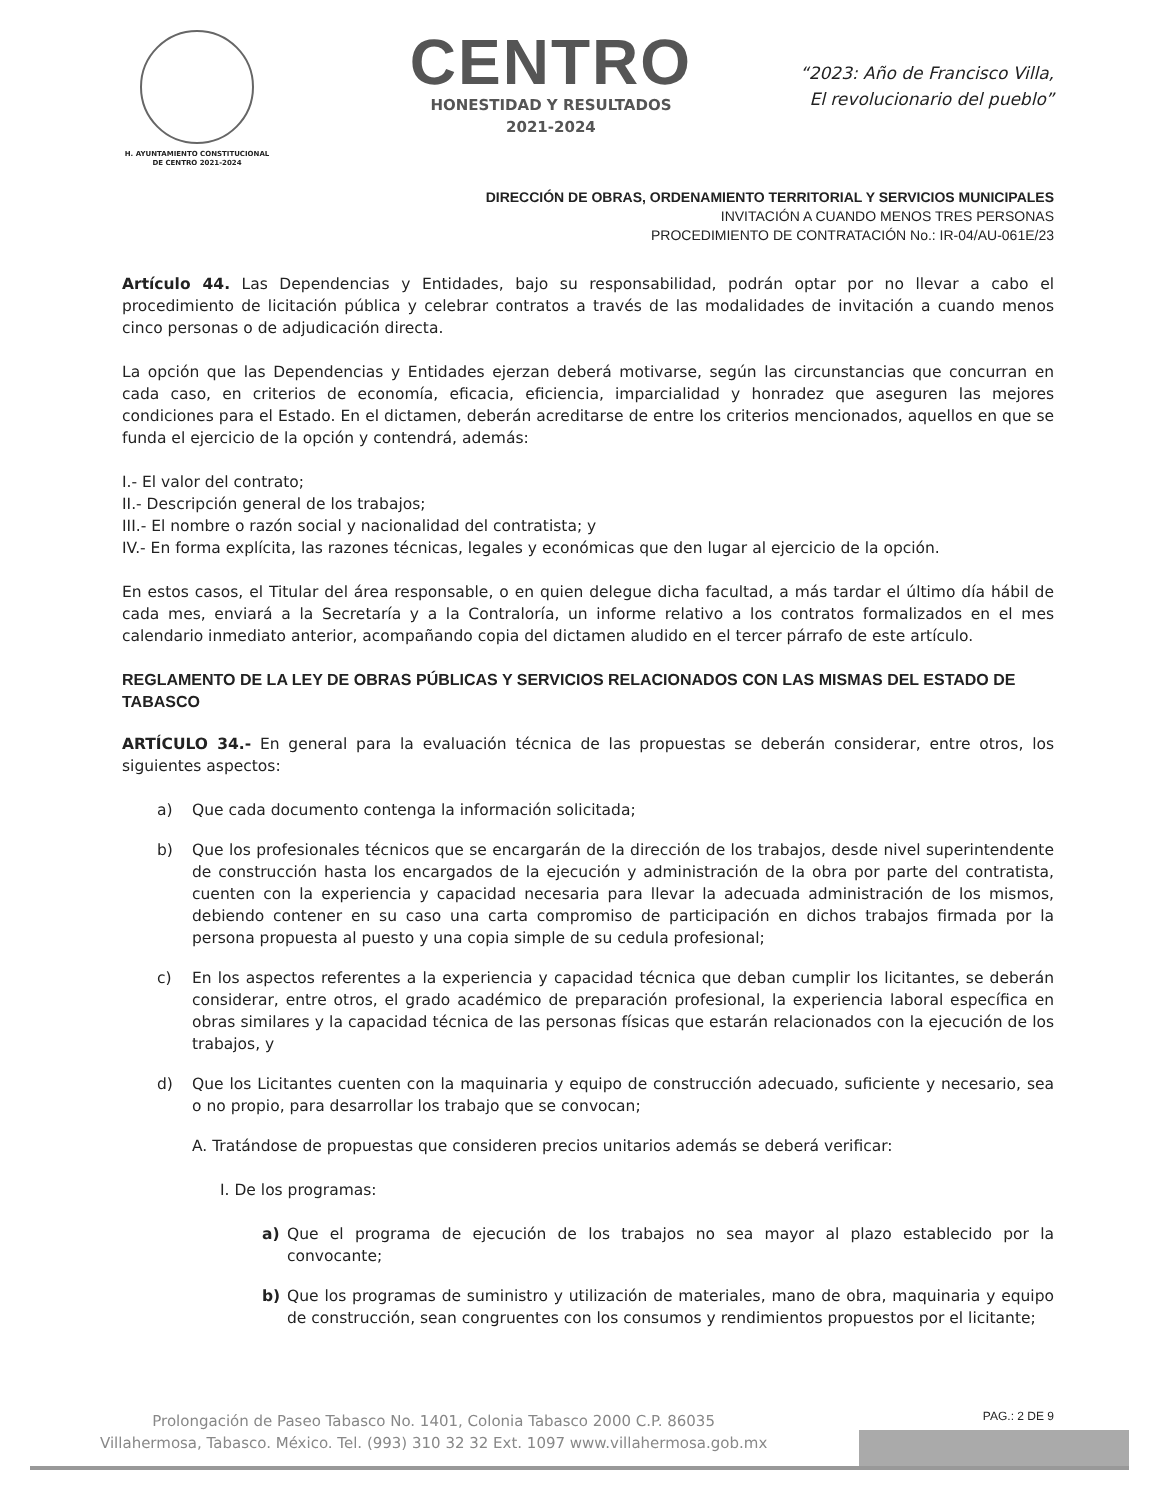H. AYUNTAMIENTO CONSTITUCIONAL
DE CENTRO 2021-2024
CENTRO
HONESTIDAD Y RESULTADOS
2021-2024
“2023: Año de Francisco Villa,
El revolucionario del pueblo”
DIRECCIÓN DE OBRAS, ORDENAMIENTO TERRITORIAL Y SERVICIOS MUNICIPALES
INVITACIÓN A CUANDO MENOS TRES PERSONAS
PROCEDIMIENTO DE CONTRATACIÓN No.: IR-04/AU-061E/23
Artículo 44. Las Dependencias y Entidades, bajo su responsabilidad, podrán optar por no llevar a cabo el procedimiento de licitación pública y celebrar contratos a través de las modalidades de invitación a cuando menos cinco personas o de adjudicación directa.
La opción que las Dependencias y Entidades ejerzan deberá motivarse, según las circunstancias que concurran en cada caso, en criterios de economía, eficacia, eficiencia, imparcialidad y honradez que aseguren las mejores condiciones para el Estado. En el dictamen, deberán acreditarse de entre los criterios mencionados, aquellos en que se funda el ejercicio de la opción y contendrá, además:
I.- El valor del contrato;
II.- Descripción general de los trabajos;
III.- El nombre o razón social y nacionalidad del contratista; y
IV.- En forma explícita, las razones técnicas, legales y económicas que den lugar al ejercicio de la opción.
En estos casos, el Titular del área responsable, o en quien delegue dicha facultad, a más tardar el último día hábil de cada mes, enviará a la Secretaría y a la Contraloría, un informe relativo a los contratos formalizados en el mes calendario inmediato anterior, acompañando copia del dictamen aludido en el tercer párrafo de este artículo.
REGLAMENTO DE LA LEY DE OBRAS PÚBLICAS Y SERVICIOS RELACIONADOS CON LAS MISMAS DEL ESTADO DE TABASCO
ARTÍCULO 34.- En general para la evaluación técnica de las propuestas se deberán considerar, entre otros, los siguientes aspectos:
a) Que cada documento contenga la información solicitada;
b) Que los profesionales técnicos que se encargarán de la dirección de los trabajos, desde nivel superintendente de construcción hasta los encargados de la ejecución y administración de la obra por parte del contratista, cuenten con la experiencia y capacidad necesaria para llevar la adecuada administración de los mismos, debiendo contener en su caso una carta compromiso de participación en dichos trabajos firmada por la persona propuesta al puesto y una copia simple de su cedula profesional;
c) En los aspectos referentes a la experiencia y capacidad técnica que deban cumplir los licitantes, se deberán considerar, entre otros, el grado académico de preparación profesional, la experiencia laboral específica en obras similares y la capacidad técnica de las personas físicas que estarán relacionados con la ejecución de los trabajos, y
d) Que los Licitantes cuenten con la maquinaria y equipo de construcción adecuado, suficiente y necesario, sea o no propio, para desarrollar los trabajo que se convocan;
A. Tratándose de propuestas que consideren precios unitarios además se deberá verificar:
I. De los programas:
a) Que el programa de ejecución de los trabajos no sea mayor al plazo establecido por la convocante;
b) Que los programas de suministro y utilización de materiales, mano de obra, maquinaria y equipo de construcción, sean congruentes con los consumos y rendimientos propuestos por el licitante;
PAG.: 2 DE 9
Prolongación de Paseo Tabasco No. 1401, Colonia Tabasco 2000 C.P. 86035
Villahermosa, Tabasco. México. Tel. (993) 310 32 32 Ext. 1097 www.villahermosa.gob.mx